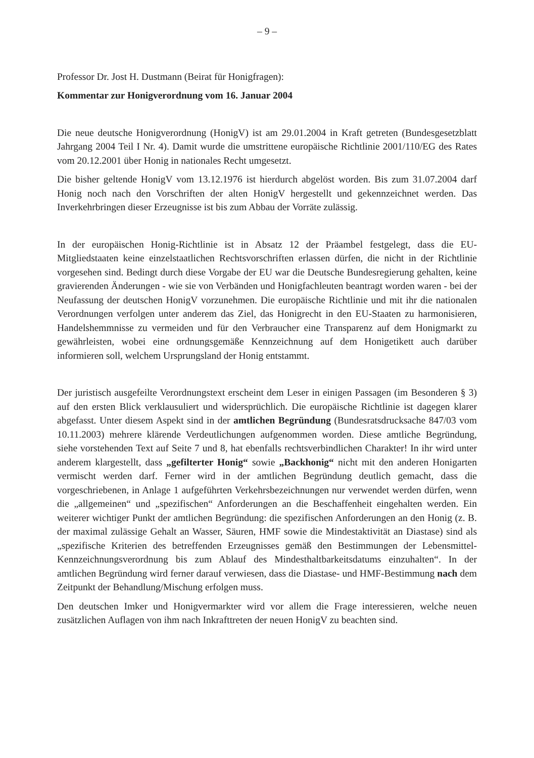– 9 –
Professor Dr. Jost H. Dustmann (Beirat für Honigfragen):
Kommentar zur Honigverordnung vom 16. Januar 2004
Die neue deutsche Honigverordnung (HonigV) ist am 29.01.2004 in Kraft getreten (Bundesgesetzblatt Jahrgang 2004 Teil I Nr. 4). Damit wurde die umstrittene europäische Richtlinie 2001/110/EG des Rates vom 20.12.2001 über Honig in nationales Recht umgesetzt.
Die bisher geltende HonigV vom 13.12.1976 ist hierdurch abgelöst worden. Bis zum 31.07.2004 darf Honig noch nach den Vorschriften der alten HonigV hergestellt und gekennzeichnet werden. Das Inverkehrbringen dieser Erzeugnisse ist bis zum Abbau der Vorräte zulässig.
In der europäischen Honig-Richtlinie ist in Absatz 12 der Präambel festgelegt, dass die EU-Mitgliedstaaten keine einzelstaatlichen Rechtsvorschriften erlassen dürfen, die nicht in der Richtlinie vorgesehen sind. Bedingt durch diese Vorgabe der EU war die Deutsche Bundesregierung gehalten, keine gravierenden Änderungen - wie sie von Verbänden und Honigfachleuten beantragt worden waren - bei der Neufassung der deutschen HonigV vorzunehmen. Die europäische Richtlinie und mit ihr die nationalen Verordnungen verfolgen unter anderem das Ziel, das Honigrecht in den EU-Staaten zu harmonisieren, Handelshemmnisse zu vermeiden und für den Verbraucher eine Transparenz auf dem Honigmarkt zu gewährleisten, wobei eine ordnungsgemäße Kennzeichnung auf dem Honigetikett auch darüber informieren soll, welchem Ursprungsland der Honig entstammt.
Der juristisch ausgefeilte Verordnungstext erscheint dem Leser in einigen Passagen (im Besonderen § 3) auf den ersten Blick verklausuliert und widersprüchlich. Die europäische Richtlinie ist dagegen klarer abgefasst. Unter diesem Aspekt sind in der amtlichen Begründung (Bundesratsdrucksache 847/03 vom 10.11.2003) mehrere klärende Verdeutlichungen aufgenommen worden. Diese amtliche Begründung, siehe vorstehenden Text auf Seite 7 und 8, hat ebenfalls rechtsverbindlichen Charakter! In ihr wird unter anderem klargestellt, dass „gefilterter Honig“ sowie „Backhonig“ nicht mit den anderen Honigarten vermischt werden darf. Ferner wird in der amtlichen Begründung deutlich gemacht, dass die vorgeschriebenen, in Anlage 1 aufgeführten Verkehrsbezeichnungen nur verwendet werden dürfen, wenn die „allgemeinen“ und „spezifischen“ Anforderungen an die Beschaffenheit eingehalten werden. Ein weiterer wichtiger Punkt der amtlichen Begründung: die spezifischen Anforderungen an den Honig (z. B. der maximal zulässige Gehalt an Wasser, Säuren, HMF sowie die Mindestaktivität an Diastase) sind als „spezifische Kriterien des betreffenden Erzeugnisses gemäß den Bestimmungen der Lebensmittel-Kennzeichnungsverordnung bis zum Ablauf des Mindesthaltbarkeitsdatums einzuhalten“. In der amtlichen Begründung wird ferner darauf verwiesen, dass die Diastase- und HMF-Bestimmung nach dem Zeitpunkt der Behandlung/Mischung erfolgen muss.
Den deutschen Imker und Honigvermarkter wird vor allem die Frage interessieren, welche neuen zusätzlichen Auflagen von ihm nach Inkrafttreten der neuen HonigV zu beachten sind.